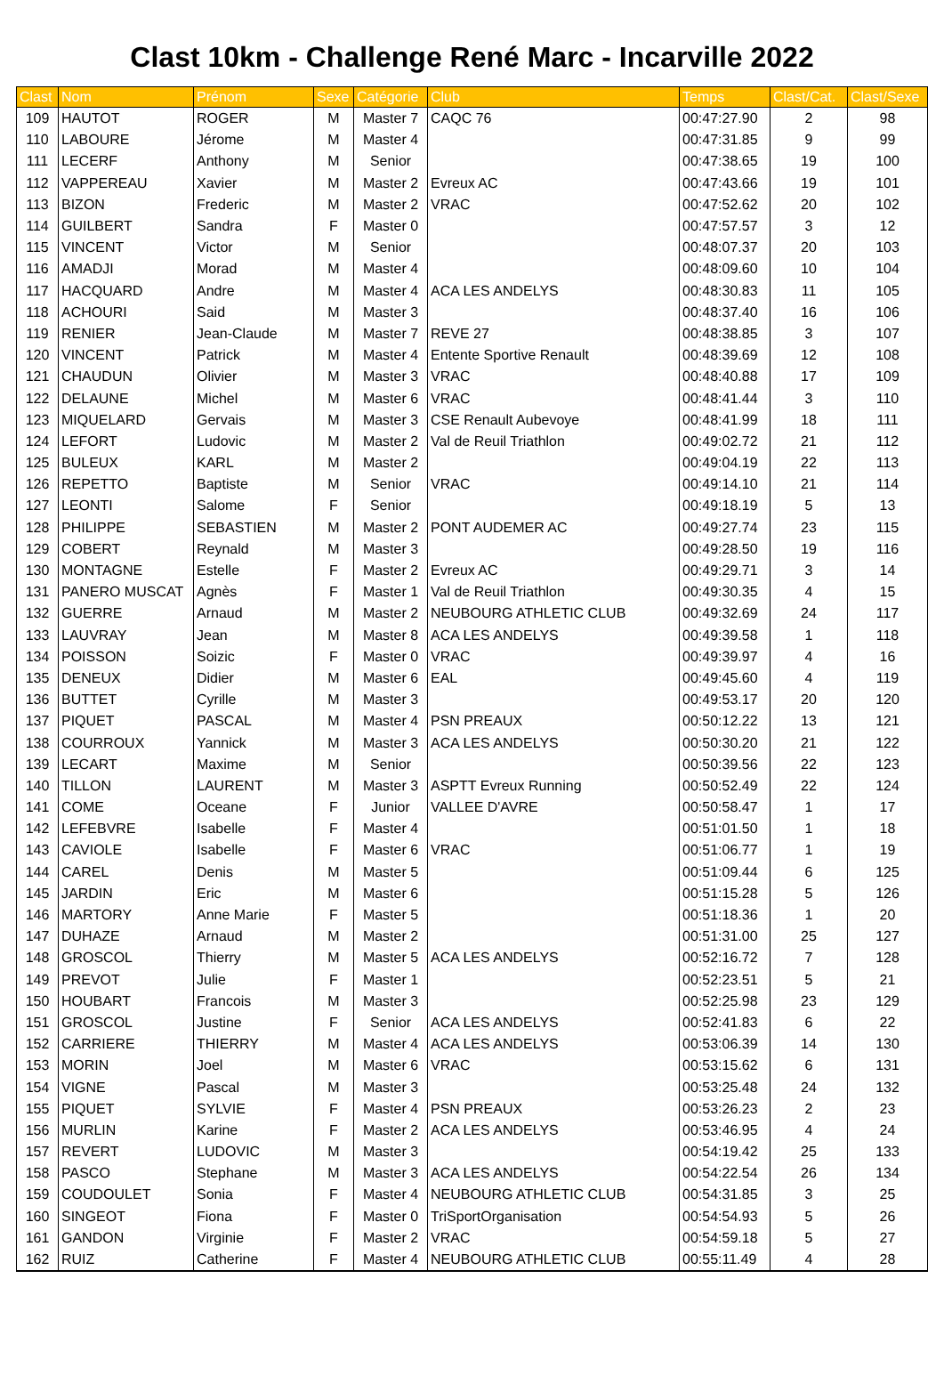Clast 10km - Challenge René Marc - Incarville 2022
| Clast | Nom | Prénom | Sexe | Catégorie | Club | Temps | Clast/Cat. | Clast/Sexe |
| --- | --- | --- | --- | --- | --- | --- | --- | --- |
| 109 | HAUTOT | ROGER | M | Master 7 | CAQC 76 | 00:47:27.90 | 2 | 98 |
| 110 | LABOURE | Jérome | M | Master 4 | | 00:47:31.85 | 9 | 99 |
| 111 | LECERF | Anthony | M | Senior | | 00:47:38.65 | 19 | 100 |
| 112 | VAPPEREAU | Xavier | M | Master 2 | Evreux AC | 00:47:43.66 | 19 | 101 |
| 113 | BIZON | Frederic | M | Master 2 | VRAC | 00:47:52.62 | 20 | 102 |
| 114 | GUILBERT | Sandra | F | Master 0 | | 00:47:57.57 | 3 | 12 |
| 115 | VINCENT | Victor | M | Senior | | 00:48:07.37 | 20 | 103 |
| 116 | AMADJI | Morad | M | Master 4 | | 00:48:09.60 | 10 | 104 |
| 117 | HACQUARD | Andre | M | Master 4 | ACA LES ANDELYS | 00:48:30.83 | 11 | 105 |
| 118 | ACHOURI | Said | M | Master 3 | | 00:48:37.40 | 16 | 106 |
| 119 | RENIER | Jean-Claude | M | Master 7 | REVE 27 | 00:48:38.85 | 3 | 107 |
| 120 | VINCENT | Patrick | M | Master 4 | Entente Sportive Renault | 00:48:39.69 | 12 | 108 |
| 121 | CHAUDUN | Olivier | M | Master 3 | VRAC | 00:48:40.88 | 17 | 109 |
| 122 | DELAUNE | Michel | M | Master 6 | VRAC | 00:48:41.44 | 3 | 110 |
| 123 | MIQUELARD | Gervais | M | Master 3 | CSE Renault Aubevoye | 00:48:41.99 | 18 | 111 |
| 124 | LEFORT | Ludovic | M | Master 2 | Val de Reuil Triathlon | 00:49:02.72 | 21 | 112 |
| 125 | BULEUX | KARL | M | Master 2 | | 00:49:04.19 | 22 | 113 |
| 126 | REPETTO | Baptiste | M | Senior | VRAC | 00:49:14.10 | 21 | 114 |
| 127 | LEONTI | Salome | F | Senior | | 00:49:18.19 | 5 | 13 |
| 128 | PHILIPPE | SEBASTIEN | M | Master 2 | PONT AUDEMER AC | 00:49:27.74 | 23 | 115 |
| 129 | COBERT | Reynald | M | Master 3 | | 00:49:28.50 | 19 | 116 |
| 130 | MONTAGNE | Estelle | F | Master 2 | Evreux AC | 00:49:29.71 | 3 | 14 |
| 131 | PANERO MUSCAT | Agnès | F | Master 1 | Val de Reuil Triathlon | 00:49:30.35 | 4 | 15 |
| 132 | GUERRE | Arnaud | M | Master 2 | NEUBOURG ATHLETIC CLUB | 00:49:32.69 | 24 | 117 |
| 133 | LAUVRAY | Jean | M | Master 8 | ACA LES ANDELYS | 00:49:39.58 | 1 | 118 |
| 134 | POISSON | Soizic | F | Master 0 | VRAC | 00:49:39.97 | 4 | 16 |
| 135 | DENEUX | Didier | M | Master 6 | EAL | 00:49:45.60 | 4 | 119 |
| 136 | BUTTET | Cyrille | M | Master 3 | | 00:49:53.17 | 20 | 120 |
| 137 | PIQUET | PASCAL | M | Master 4 | PSN PREAUX | 00:50:12.22 | 13 | 121 |
| 138 | COURROUX | Yannick | M | Master 3 | ACA LES ANDELYS | 00:50:30.20 | 21 | 122 |
| 139 | LECART | Maxime | M | Senior | | 00:50:39.56 | 22 | 123 |
| 140 | TILLON | LAURENT | M | Master 3 | ASPTT Evreux Running | 00:50:52.49 | 22 | 124 |
| 141 | COME | Oceane | F | Junior | VALLEE D'AVRE | 00:50:58.47 | 1 | 17 |
| 142 | LEFEBVRE | Isabelle | F | Master 4 | | 00:51:01.50 | 1 | 18 |
| 143 | CAVIOLE | Isabelle | F | Master 6 | VRAC | 00:51:06.77 | 1 | 19 |
| 144 | CAREL | Denis | M | Master 5 | | 00:51:09.44 | 6 | 125 |
| 145 | JARDIN | Eric | M | Master 6 | | 00:51:15.28 | 5 | 126 |
| 146 | MARTORY | Anne Marie | F | Master 5 | | 00:51:18.36 | 1 | 20 |
| 147 | DUHAZE | Arnaud | M | Master 2 | | 00:51:31.00 | 25 | 127 |
| 148 | GROSCOL | Thierry | M | Master 5 | ACA LES ANDELYS | 00:52:16.72 | 7 | 128 |
| 149 | PREVOT | Julie | F | Master 1 | | 00:52:23.51 | 5 | 21 |
| 150 | HOUBART | Francois | M | Master 3 | | 00:52:25.98 | 23 | 129 |
| 151 | GROSCOL | Justine | F | Senior | ACA LES ANDELYS | 00:52:41.83 | 6 | 22 |
| 152 | CARRIERE | THIERRY | M | Master 4 | ACA LES ANDELYS | 00:53:06.39 | 14 | 130 |
| 153 | MORIN | Joel | M | Master 6 | VRAC | 00:53:15.62 | 6 | 131 |
| 154 | VIGNE | Pascal | M | Master 3 | | 00:53:25.48 | 24 | 132 |
| 155 | PIQUET | SYLVIE | F | Master 4 | PSN PREAUX | 00:53:26.23 | 2 | 23 |
| 156 | MURLIN | Karine | F | Master 2 | ACA LES ANDELYS | 00:53:46.95 | 4 | 24 |
| 157 | REVERT | LUDOVIC | M | Master 3 | | 00:54:19.42 | 25 | 133 |
| 158 | PASCO | Stephane | M | Master 3 | ACA LES ANDELYS | 00:54:22.54 | 26 | 134 |
| 159 | COUDOULET | Sonia | F | Master 4 | NEUBOURG ATHLETIC CLUB | 00:54:31.85 | 3 | 25 |
| 160 | SINGEOT | Fiona | F | Master 0 | TriSportOrganisation | 00:54:54.93 | 5 | 26 |
| 161 | GANDON | Virginie | F | Master 2 | VRAC | 00:54:59.18 | 5 | 27 |
| 162 | RUIZ | Catherine | F | Master 4 | NEUBOURG ATHLETIC CLUB | 00:55:11.49 | 4 | 28 |